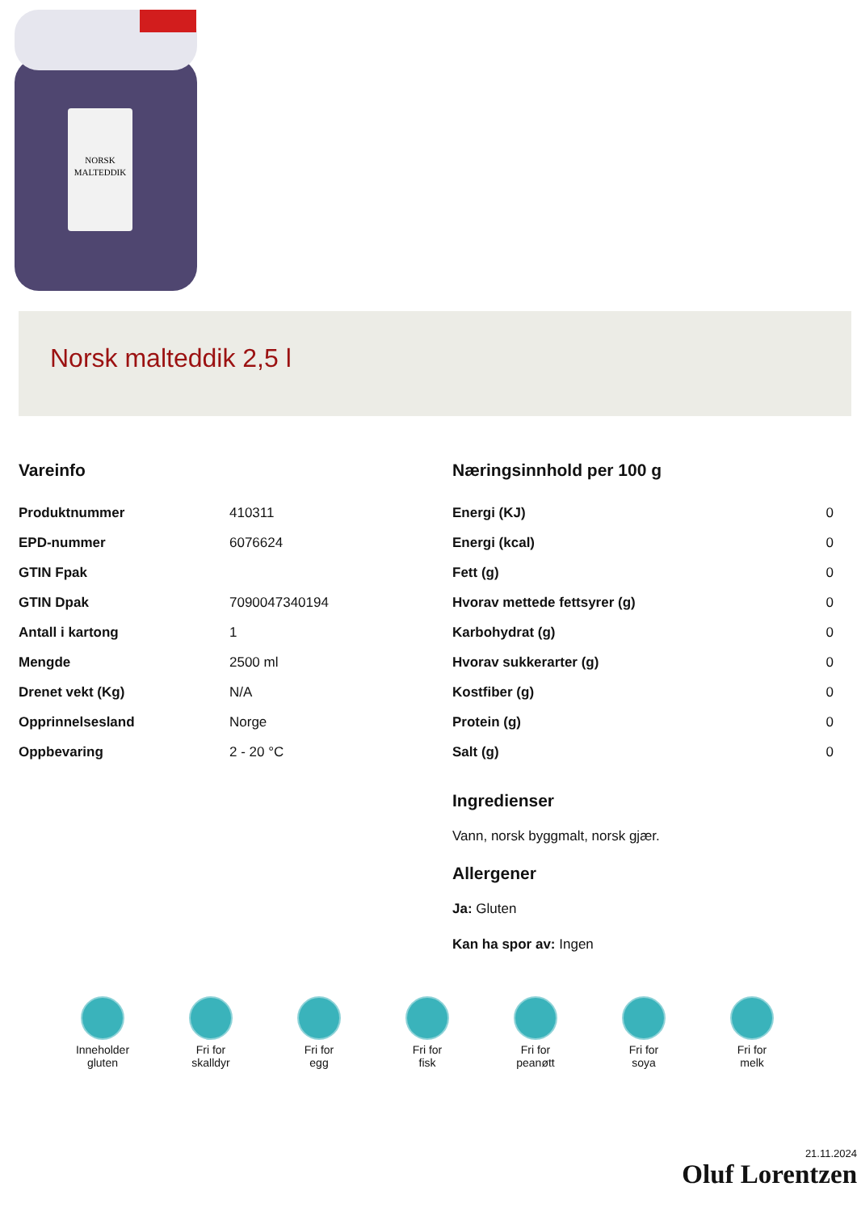NORSK
MALTEDDIK
Norsk malteddik 2,5 l
Vareinfo
| Produktnummer | 410311 |
| EPD-nummer | 6076624 |
| GTIN Fpak | |
| GTIN Dpak | 7090047340194 |
| Antall i kartong | 1 |
| Mengde | 2500 ml |
| Drenet vekt (Kg) | N/A |
| Opprinnelsesland | Norge |
| Oppbevaring | 2 - 20 °C |
Næringsinnhold per 100 g
| Energi (KJ) | 0 |
| Energi (kcal) | 0 |
| Fett (g) | 0 |
| Hvorav mettede fettsyrer (g) | 0 |
| Karbohydrat (g) | 0 |
| Hvorav sukkerarter (g) | 0 |
| Kostfiber (g) | 0 |
| Protein (g) | 0 |
| Salt (g) | 0 |
Ingredienser
Vann, norsk byggmalt, norsk gjær.
Allergener
Ja: Gluten
Kan ha spor av: Ingen
Inneholder
gluten
Fri for
skalldyr
Fri for
egg
Fri for
fisk
Fri for
peanøtt
Fri for
soya
Fri for
melk
21.11.2024
Oluf Lorentzen